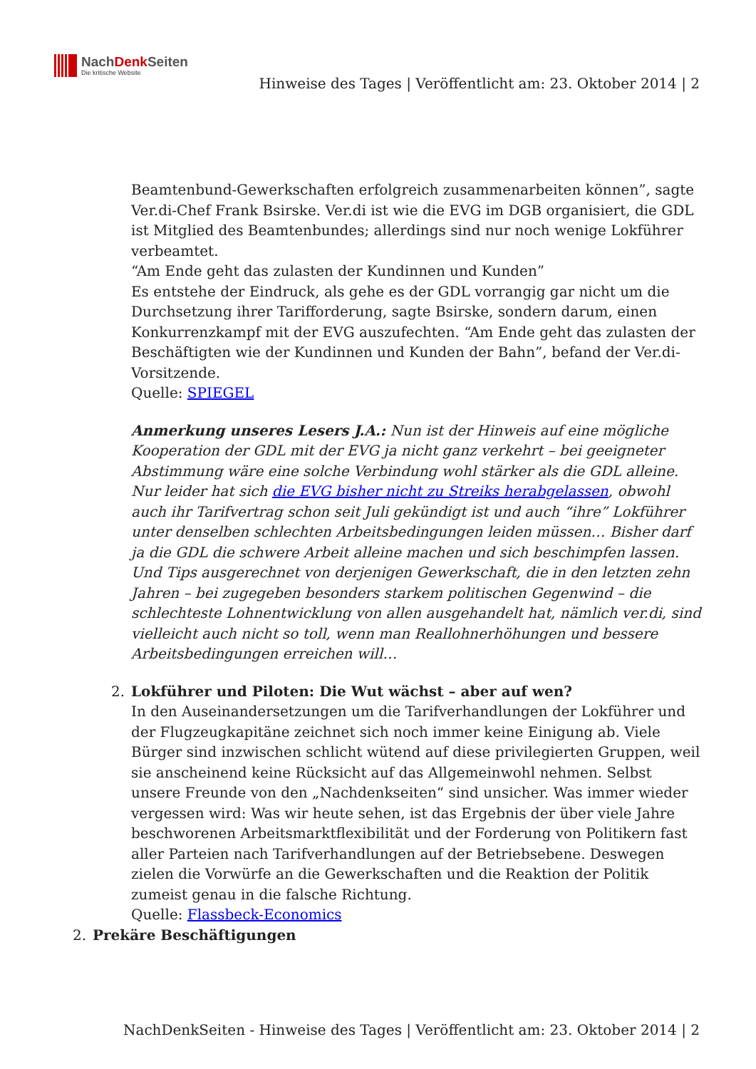NachDenk Seiten
Die kritische Website
Hinweise des Tages | Veröffentlicht am: 23. Oktober 2014 | 2
Beamtenbund-Gewerkschaften erfolgreich zusammenarbeiten können”, sagte Ver.di-Chef Frank Bsirske. Ver.di ist wie die EVG im DGB organisiert, die GDL ist Mitglied des Beamtenbundes; allerdings sind nur noch wenige Lokführer verbeamtet.
“Am Ende geht das zulasten der Kundinnen und Kunden”
Es entstehe der Eindruck, als gehe es der GDL vorrangig gar nicht um die Durchsetzung ihrer Tarifforderung, sagte Bsirske, sondern darum, einen Konkurrenzkampf mit der EVG auszufechten. “Am Ende geht das zulasten der Beschäftigten wie der Kundinnen und Kunden der Bahn”, befand der Ver.di-Vorsitzende.
Quelle: SPIEGEL
Anmerkung unseres Lesers J.A.: Nun ist der Hinweis auf eine mögliche Kooperation der GDL mit der EVG ja nicht ganz verkehrt – bei geeigneter Abstimmung wäre eine solche Verbindung wohl stärker als die GDL alleine. Nur leider hat sich die EVG bisher nicht zu Streiks herabgelassen, obwohl auch ihr Tarifvertrag schon seit Juli gekündigt ist und auch “ihre” Lokführer unter denselben schlechten Arbeitsbedingungen leiden müssen… Bisher darf ja die GDL die schwere Arbeit alleine machen und sich beschimpfen lassen.
Und Tips ausgerechnet von derjenigen Gewerkschaft, die in den letzten zehn Jahren – bei zugegeben besonders starkem politischen Gegenwind – die schlechteste Lohnentwicklung von allen ausgehandelt hat, nämlich ver.di, sind vielleicht auch nicht so toll, wenn man Reallohnerhöhungen und bessere Arbeitsbedingungen erreichen will…
2. Lokführer und Piloten: Die Wut wächst – aber auf wen?
In den Auseinandersetzungen um die Tarifverhandlungen der Lokführer und der Flugzeugkapitäne zeichnet sich noch immer keine Einigung ab. Viele Bürger sind inzwischen schlicht wütend auf diese privilegierten Gruppen, weil sie anscheinend keine Rücksicht auf das Allgemeinwohl nehmen. Selbst unsere Freunde von den „Nachdenkseiten“ sind unsicher. Was immer wieder vergessen wird: Was wir heute sehen, ist das Ergebnis der über viele Jahre beschworenen Arbeitsmarktflexibilität und der Forderung von Politikern fast aller Parteien nach Tarifverhandlungen auf der Betriebsebene. Deswegen zielen die Vorwürfe an die Gewerkschaften und die Reaktion der Politik zumeist genau in die falsche Richtung.
Quelle: Flassbeck-Economics
2. Prekäre Beschäftigungen
NachDenkSeiten - Hinweise des Tages | Veröffentlicht am: 23. Oktober 2014 | 2